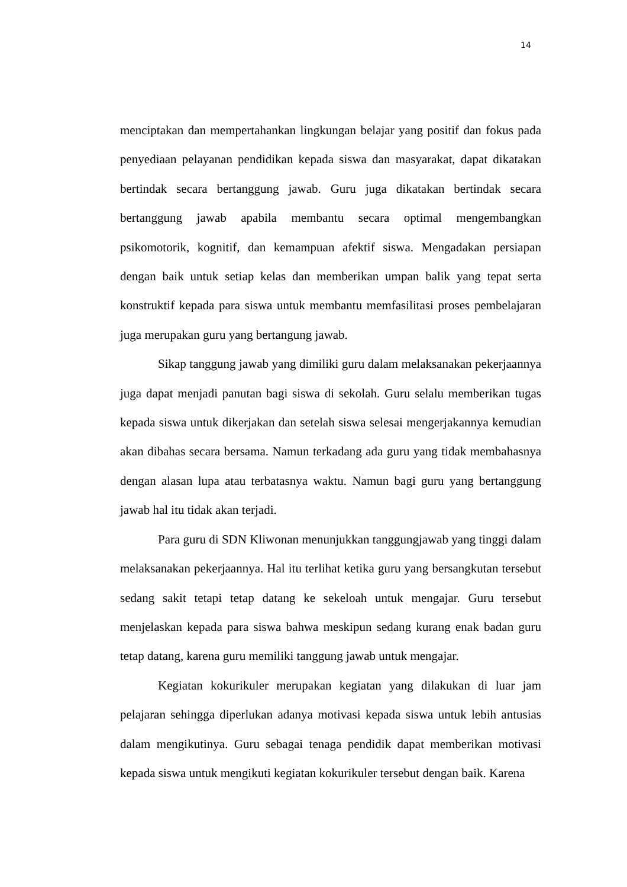14
menciptakan dan mempertahankan lingkungan belajar yang positif dan fokus pada penyediaan pelayanan pendidikan kepada siswa dan masyarakat, dapat dikatakan bertindak secara bertanggung jawab. Guru juga dikatakan bertindak secara bertanggung jawab apabila membantu secara optimal mengembangkan psikomotorik, kognitif, dan kemampuan afektif siswa. Mengadakan persiapan dengan baik untuk setiap kelas dan memberikan umpan balik yang tepat serta konstruktif kepada para siswa untuk membantu memfasilitasi proses pembelajaran juga merupakan guru yang bertangung jawab.
Sikap tanggung jawab yang dimiliki guru dalam melaksanakan pekerjaannya juga dapat menjadi panutan bagi siswa di sekolah. Guru selalu memberikan tugas kepada siswa untuk dikerjakan dan setelah siswa selesai mengerjakannya kemudian akan dibahas secara bersama. Namun terkadang ada guru yang tidak membahasnya dengan alasan lupa atau terbatasnya waktu. Namun bagi guru yang bertanggung jawab hal itu tidak akan terjadi.
Para guru di SDN Kliwonan menunjukkan tanggungjawab yang tinggi dalam melaksanakan pekerjaannya. Hal itu terlihat ketika guru yang bersangkutan tersebut sedang sakit tetapi tetap datang ke sekeloah untuk mengajar. Guru tersebut menjelaskan kepada para siswa bahwa meskipun sedang kurang enak badan guru tetap datang, karena guru memiliki tanggung jawab untuk mengajar.
Kegiatan kokurikuler merupakan kegiatan yang dilakukan di luar jam pelajaran sehingga diperlukan adanya motivasi kepada siswa untuk lebih antusias dalam mengikutinya. Guru sebagai tenaga pendidik dapat memberikan motivasi kepada siswa untuk mengikuti kegiatan kokurikuler tersebut dengan baik. Karena